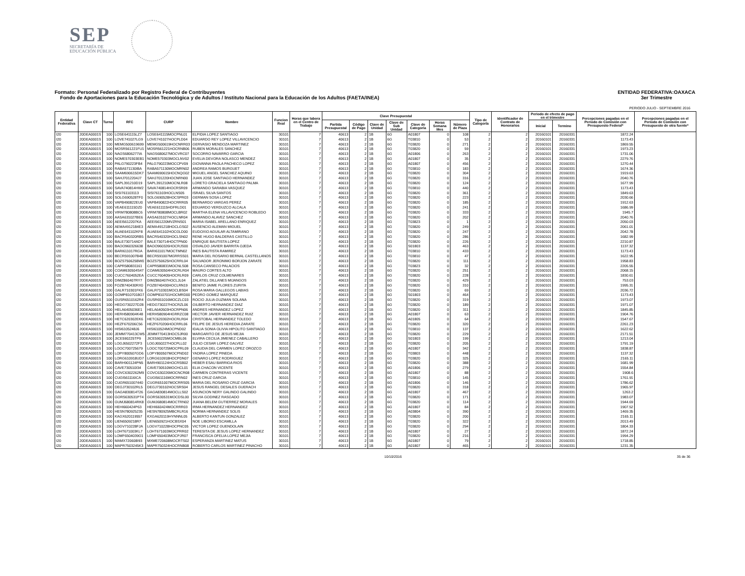SEP
SECRETARÍA DE
EDUCACIÓN PÚBLICA
Formato: Personal Federalizado por Registro Federal de Contribuyentes
Fondo de Aportaciones para la Educación Tecnológica y de Adultos / Instituto Nacional para la Educación de los Adultos (FAETA/INEA)
ENTIDAD FEDERATIVA:OAXACA
3er Trimestre
PERIODO JULIO - SEPTIEMBRE 2016
| Entidad Federativa | Clave CT | Turno | RFC | CURP | Nombre | Funcion Real | Horas que labora en el Centro de Trabajo | Clave Presupuestal | | | | | | | Tipo de Categoría | Identificador de Contrato de Honorarios | Periodo de efecto de pago en el trimestre | | Percepciones pagadas en el Periodo de Comisión con Presupuesto Federal* | Percepciones pagadas en el Periodo de Comisión con Presupuesto de otra fuente* |
| --- | --- | --- | --- | --- | --- | --- | --- | --- | --- | --- | --- | --- | --- | --- | --- | --- | --- | --- | --- | --- |
| | | | | | | | | Partida Presupuestal | Código de Pago | Clave de Unidad | Clave de Sub Unidad | Clave de Categoría | Horas Semana Mes | Número de Plaza | | | Inicial | Termino | | |
| I20 | 20DEA0001S | 100 | LOSE641115LZ7 | LOSE641115MOCPNL01 | ELPIDIA LOPEZ SANTIAGO | 30101 | 7 | 40613 | 2 | 1B | 6G | A01807 | 0 | 108 | 2 | 2 | 20160101 | 20160331 | 1872.24 | |
| I20 | 20DEA0001S | 100 | LOVE741027LG9 | LOVE741027HOCPLD04 | EDUARDO REY LOPEZ VILLAVICENCIO | 30101 | 7 | 40613 | 2 | 1B | 6G | T03810 | 0 | 53 | 2 | 2 | 20160101 | 20160331 | 1173.43 | |
| I20 | 20DEA0001S | 100 | MEMG500619699 | MEMG500619HOCNRR03 | GERVASIO MENDOZA MARTINEZ | 30101 | 7 | 40613 | 2 | 1B | 6G | T03820 | 0 | 271 | 2 | 2 | 20160101 | 20160331 | 1869.55 | |
| I20 | 20DEA0001S | 100 | MOSR561221FU1 | MOSR561221HOCRNB06 | RUBEN MORALES SANCHEZ | 30101 | 7 | 40613 | 2 | 1B | 6G | T03820 | 0 | 59 | 2 | 2 | 20160101 | 20160331 | 1973.23 | |
| I20 | 20DEA0001S | 100 | NAGS6806277IA | NAGS680627MOCVRC07 | SOCORRO NAVARRO GARCIA | 30101 | 7 | 40613 | 2 | 1B | 6G | A01806 | 0 | 263 | 2 | 2 | 20160101 | 20160331 | 1731.06 | |
| I20 | 20DEA0001S | 100 | NOME570303EB1 | NOME570303MOCLNV02 | EVELIA DEVORA NOLASCO MENDEZ | 30101 | 7 | 40613 | 2 | 1B | 6G | A01807 | 0 | 35 | 2 | 2 | 20160101 | 20160331 | 2279.76 | |
| I20 | 20DEA0001S | 100 | PALG790223FB4 | PALG790223MOCCPV09 | GIOVANNA PAOLA PACHECO LOPEZ | 30101 | 7 | 40613 | 2 | 1B | 6G | A01807 | 0 | 456 | 2 | 2 | 20160101 | 20160331 | 1270.44 | |
| I20 | 20DEA0001S | 100 | RABA571130IBA | RABA571130MOCMRN02 | ANDREA RAMOS BURGUET | 30101 | 7 | 40613 | 2 | 1B | 6G | T03810 | 0 | 183 | 2 | 2 | 20160101 | 20160331 | 1674.36 | |
| I20 | 20DEA0001S | 100 | SAAM690615DK7 | SAAM690615HOCNQG02 | MIGUEL ANGEL SANCHEZ AQUINO | 30101 | 7 | 40613 | 2 | 1B | 6G | T03820 | 0 | 304 | 2 | 2 | 20160101 | 20160331 | 1919.63 | |
| I20 | 20DEA0001S | 100 | SAHJ7012204J7 | SAHJ701220HOCNRN00 | JUAN JOSE SANTIAGO HERNANDEZ | 30101 | 7 | 40613 | 2 | 1B | 6G | T03820 | 0 | 316 | 2 | 2 | 20160101 | 20160331 | 2040.76 | |
| I20 | 20DEA0001S | 100 | SAPL391210D19 | SAPL391210MOCNLR08 | LORETO GRACIELA SANTIAGO PALMA | 30101 | 7 | 40613 | 2 | 1B | 6G | T03820 | 0 | 124 | 2 | 2 | 20160101 | 20160331 | 1677.99 | |
| I20 | 20DEA0001S | 100 | SAVA740814HW2 | SAVA740814HOCRSR09 | ARMANDO SARABIA VASQUEZ | 30101 | 7 | 40613 | 2 | 1B | 6G | T03810 | 0 | 440 | 2 | 2 | 20160101 | 20160331 | 1173.43 | |
| I20 | 20DEA0001S | 100 | SISI761103113 | SISI761103HOCLNS05 | ISRAEL SILVA SANTOS | 30101 | 7 | 40613 | 2 | 1B | 6G | T03820 | 0 | 361 | 2 | 2 | 20160101 | 20160331 | 1849.63 | |
| I20 | 20DEA0001S | 100 | SOLG690528TF0 | SOLG690528HOCSPR03 | GERMAN SOSA LOPEZ | 30101 | 7 | 40613 | 2 | 1B | 6G | T03820 | 0 | 223 | 2 | 2 | 20160101 | 20160331 | 2030.66 | |
| I20 | 20DEA0001S | 100 | VAPB490822EU0 | VAPB490822HOCRRR05 | BERNARDO VARGAS PEREZ | 30101 | 7 | 40613 | 2 | 1B | 6G | T03820 | 0 | 185 | 2 | 2 | 20160101 | 20160331 | 1912.63 | |
| I20 | 20DEA0001S | 100 | VEAE611115DZ0 | VEAE611115HDFRLD01 | EDUARDO VERDUZCO ALCALA | 30101 | 7 | 40613 | 2 | 1B | 6G | T03820 | 0 | 241 | 2 | 2 | 20160101 | 20160331 | 1686.99 | |
| I20 | 20DEA0001S | 100 | VIRM780808BC6 | VIRM780808MOCLBR02 | MARTHA ELENA VILLAVICENCIO ROBLEDO | 30101 | 7 | 40613 | 2 | 1B | 6G | T03820 | 0 | 333 | 2 | 2 | 20160101 | 20160331 | 1945.7 | |
| I20 | 20DEA0001S | 100 | AASA631027BE6 | AASA631027HOCLNR04 | ARMANDO ALAVEZ SANCHEZ | 30101 | 7 | 40613 | 2 | 1B | 6G | T03820 | 0 | 202 | 2 | 2 | 20160101 | 20160331 | 2040.76 | |
| I20 | 20DEA0001S | 100 | AEEI5612207KA | AEEI561220MVZRNS01 | MARIA ISABEL ARELLANO ENRIQUEZ | 30101 | 7 | 40613 | 2 | 1B | 6G | T03823 | 0 | 1 | 2 | 2 | 20160101 | 20160331 | 2050.03 | |
| I20 | 20DEA0001S | 100 | AEMA4912184E3 | AEMA491218HOCLGS02 | AUSENCIO ALEMAN MIGUEL | 30101 | 7 | 40613 | 2 | 1B | 6G | T03820 | 0 | 249 | 2 | 2 | 20160101 | 20160331 | 2061.01 | |
| I20 | 20DEA0001S | 100 | AUAE641102KF8 | AUAE641102HOCGLD00 | EUDOXIO AGUILAR ALTAMIRANO | 30101 | 7 | 40613 | 2 | 1B | 6G | T03820 | 0 | 247 | 2 | 2 | 20160101 | 20160331 | 2042.78 | |
| I20 | 20DEA0001S | 100 | BACR540320RB5 | BACR540320HOCLSN02 | RENE HUGO BALDERAS CASTILLO | 30101 | 7 | 40613 | 2 | 1B | 6G | T03820 | 0 | 286 | 2 | 2 | 20160101 | 20160331 | 1682.99 | |
| I20 | 20DEA0001S | 100 | BALE730714AD7 | BALE730714HOCTPN00 | ENRIQUE BAUTISTA LOPEZ | 30101 | 7 | 40613 | 2 | 1B | 6G | T03820 | 0 | 226 | 2 | 2 | 20160101 | 20160331 | 2210.87 | |
| I20 | 20DEA0001S | 100 | BAOO960326638 | BAOO960326HOCRJS00 | OSVALDO JAVIER BARRITA OJEDA | 30101 | 7 | 40613 | 2 | 1B | 6G | S01803 | 0 | 463 | 2 | 2 | 20160101 | 20160331 | 1137.32 | |
| I20 | 20DEA0001S | 100 | BARI611017RGA | BARI611017MOCTMN02 | INES BAUTISTA RAMIREZ | 30101 | 7 | 40613 | 2 | 1B | 6G | T03810 | 0 | 433 | 2 | 2 | 20160101 | 20160331 | 1173.43 | |
| I20 | 20DEA0001S | 100 | BECR591007B48 | BECR591007MGRRSS01 | MARIA DEL ROSARIO BERNAL CASTELLANOS | 30101 | 7 | 40613 | 2 | 1B | 6G | T03810 | 0 | 47 | 2 | 2 | 20160101 | 20160331 | 1622.95 | |
| I20 | 20DEA0001S | 100 | BOZS750625BW0 | BOZS750625HOCRRL04 | SALVADOR JERONIMO BORJON ZARATE | 30101 | 7 | 40613 | 2 | 1B | 6G | T03820 | 0 | 111 | 2 | 2 | 20160101 | 20160331 | 1958.83 | |
| I20 | 20DEA0001S | 100 | CAPR580831161 | CAPR580831MOCNLS08 | ROSA CANSECO PALACIOS | 30101 | 7 | 40613 | 2 | 1B | 6G | T03823 | 0 | 32 | 2 | 2 | 20160101 | 20160331 | 2205.55 | |
| I20 | 20DEA0001S | 100 | COAM630504S47 | COAM630504HOCRLR04 | MAURO CORTES ALTO | 30101 | 7 | 40613 | 2 | 1B | 6G | T03820 | 0 | 251 | 2 | 2 | 20160101 | 20160331 | 2068.15 | |
| I20 | 20DEA0001S | 100 | CUCC7604052EA | CUCC760405HOCRLR09 | CARLOS CRUZ COLMENARES | 30101 | 7 | 40613 | 2 | 1B | 6G | T03820 | 0 | 228 | 2 | 2 | 20160101 | 20160331 | 1830.61 | |
| I20 | 20DEA0001S | 100 | DIMZ860407RY7 | DIMZ860407HOCLJL04 | ZALATIEL DILLANES MIJANGOS | 30101 | 7 | 40613 | 2 | 1B | 6G | T03820 | 0 | 429 | 2 | 2 | 20160101 | 20160331 | 753.03 | |
| I20 | 20DEA0001S | 100 | FOZB740430RX0 | FOZB740430HOCLRN19 | BENITO JAIME FLORES ZURITA | 30101 | 7 | 40613 | 2 | 1B | 6G | T03820 | 0 | 310 | 2 | 2 | 20160101 | 20160331 | 1995.31 | |
| I20 | 20DEA0001S | 100 | GALR710301FK6 | GALR710301MOCLBS04 | ROSA MARIA GALLEGOS LABIAS | 30101 | 7 | 40613 | 2 | 1B | 6G | T03820 | 0 | 69 | 2 | 2 | 20160101 | 20160331 | 2036.72 | |
| I20 | 20DEA0001S | 100 | GOMP8107018G7 | GOMP810701HOCMRD00 | PEDRO GOMEZ MARQUEZ | 30101 | 7 | 40613 | 2 | 1B | 6G | S01803 | 0 | 464 | 2 | 2 | 20160101 | 20160331 | 1173.43 | |
| I20 | 20DEA0001S | 100 | GUSR6510162R4 | GUSR651016MOCZLC03 | ROCIO JULIA GUZMAN SOLANA | 30101 | 7 | 40613 | 2 | 1B | 6G | T03820 | 0 | 319 | 2 | 2 | 20160101 | 20160331 | 1973.07 | |
| I20 | 20DEA0001S | 100 | HEDG730227D28 | HEDG730227HOCRZL06 | GILBERTO HERNANDEZ DIAZ | 30101 | 7 | 40613 | 2 | 1B | 6G | T03820 | 0 | 189 | 2 | 2 | 20160101 | 20160331 | 1971.07 | |
| I20 | 20DEA0001S | 100 | HELA6405036E1 | HELA640503HOCRPN06 | ANDRES HERNANDEZ LOPEZ | 30101 | 7 | 40613 | 2 | 1B | 6G | T03820 | 0 | 311 | 2 | 2 | 20160101 | 20160331 | 1845.85 | |
| I20 | 20DEA0001S | 100 | HERH580904K48 | HERH580904HGRRZC08 | HECTOR JAVIER HERNANDEZ RUIZ | 30101 | 7 | 40613 | 2 | 1B | 6G | A01807 | 0 | 63 | 2 | 2 | 20160101 | 20160331 | 1904.76 | |
| I20 | 20DEA0001S | 100 | HETC620302EK6 | HETC620302HOCRLR04 | CRISTOBAL HERNANDEZ TOLEDO | 30101 | 7 | 40613 | 2 | 1B | 6G | A01805 | 0 | 64 | 2 | 2 | 20160101 | 20160331 | 1547.67 | |
| I20 | 20DEA0001S | 100 | HEZF670206C56 | HEZF670206HOCRRL06 | FELIPE DE JESUS HEREDIA ZARATE | 30101 | 7 | 40613 | 2 | 1B | 6G | T03820 | 0 | 320 | 2 | 2 | 20160101 | 20160331 | 2261.23 | |
| I20 | 20DEA0001S | 100 | HISI6105248J6 | HISI610524MOCPND02 | IDALIA SONIA OLIVIA HIPOLITO SANTIAGO | 30101 | 7 | 40613 | 2 | 1B | 6G | T03810 | 0 | 137 | 2 | 2 | 20160101 | 20160331 | 1622.62 | |
| I20 | 20DEA0001S | 100 | JEMM770413CW5 | JEMM770413HOCSJR00 | MARGARITO DE JESUS MEJIA | 30101 | 7 | 40613 | 2 | 1B | 6G | T03820 | 0 | 229 | 2 | 2 | 20160101 | 20160331 | 2171.51 | |
| I20 | 20DEA0001S | 100 | JICE590225TP9 | JICE590225MOCMBL06 | ELVIRA CECILIA JIMENEZ CABALLERO | 30101 | 7 | 40613 | 2 | 1B | 6G | S01803 | 0 | 199 | 2 | 2 | 20160101 | 20160331 | 1213.04 | |
| I20 | 20DEA0001S | 100 | LOGJ6502272F3 | LOGJ650227HOCPLL02 | JULIO CESAR LOPEZ GALVEZ | 30101 | 7 | 40613 | 2 | 1B | 6G | T03820 | 0 | 205 | 2 | 2 | 20160101 | 20160331 | 1791.19 | |
| I20 | 20DEA0001S | 100 | LOOC700725679 | LOOC700725MOCPRL09 | CLAUDIA DEL CARMEN LOPEZ OROZCO | 30101 | 7 | 40613 | 2 | 1B | 6G | A01807 | 0 | 342 | 2 | 2 | 20160101 | 20160331 | 1838.87 | |
| I20 | 20DEA0001S | 100 | LOPY800507GD6 | LOPY800507MOCPND02 | YADIRA LOPEZ PINEDA | 30101 | 7 | 40613 | 2 | 1B | 6G | T03803 | 0 | 448 | 2 | 2 | 20160101 | 20160331 | 1137.32 | |
| I20 | 20DEA0001S | 100 | LORG610918UD7 | LORG610918HOCPDN07 | GENARO LOPEZ RODRIGUEZ | 30101 | 7 | 40613 | 2 | 1B | 6G | T03820 | 0 | 325 | 2 | 2 | 20160101 | 20160331 | 2165.11 | |
| I20 | 20DEA0001S | 100 | BARH901124PN5 | BARH901124HOCRSB02 | HEBER ESAU BARRIGA RIOS | 30101 | 7 | 40613 | 2 | 1B | 6G | T03820 | 0 | 388 | 2 | 2 | 20160101 | 20160331 | 1681.99 | |
| I20 | 20DEA0001S | 100 | CAVE730510I34 | CAVE730510MOCHCL01 | ELIA CHACON VICENTE | 30101 | 7 | 40613 | 2 | 1B | 6G | A01806 | 0 | 279 | 2 | 2 | 20160101 | 20160331 | 1554.84 | |
| I20 | 20DEA0001S | 100 | COVC6302262M9 | COVC630226MOCNCR08 | CARMEN CONTRERAS VICENTE | 30101 | 7 | 40613 | 2 | 1B | 6G | A01807 | 0 | 88 | 2 | 2 | 20160101 | 20160331 | 1908.6 | |
| I20 | 20DEA0001S | 100 | CUGI561116ICA | CUGI561116MOCRRN02 | INES CRUZ GARCIA | 30101 | 7 | 40613 | 2 | 1B | 6G | T03810 | 0 | 145 | 2 | 2 | 20160101 | 20160331 | 1761.91 | |
| I20 | 20DEA0001S | 100 | CUGR651007440 | CUGR651007MOCRRS05 | MARIA DEL ROSARIO CRUZ GARCIA | 30101 | 7 | 40613 | 2 | 1B | 6G | A01806 | 0 | 146 | 2 | 2 | 20160101 | 20160331 | 1786.62 | |
| I20 | 20DEA0001S | 100 | DEGJ730102RL5 | DEGJ730102HOCSRS04 | JESUS RANGEL DESALES GUERACH | 30101 | 7 | 40613 | 2 | 1B | 6G | T03820 | 0 | 318 | 2 | 2 | 20160101 | 20160331 | 1965.97 | |
| I20 | 20DEA0001S | 100 | GAGA830814T26 | GAGA830814MOCLLS02 | ASUNCION NERY GALINDO GALINDO | 30101 | 7 | 40613 | 2 | 1B | 6G | A01807 | 0 | 467 | 2 | 2 | 20160101 | 20160331 | 1263.2 | |
| I20 | 20DEA0001S | 100 | GORS630531PT4 | GORS630531MOCDSL00 | SILVIA GODINEZ RASGADO | 30101 | 7 | 40613 | 2 | 1B | 6G | T03820 | 0 | 171 | 2 | 2 | 20160101 | 20160331 | 1983.07 | |
| I20 | 20DEA0001S | 100 | GUMJ680814RK8 | GUMJ680814MOCTRN02 | JUANA BELEM GUTIERREZ MORALES | 30101 | 7 | 40613 | 2 | 1B | 6G | T03820 | 0 | 114 | 2 | 2 | 20160101 | 20160331 | 1944.69 | |
| I20 | 20DEA0001S | 100 | HEHI660424P63 | HEHI660424MOCRRR03 | IRMA HERNANDEZ HERNANDEZ | 30101 | 7 | 40613 | 2 | 1B | 6G | A01807 | 0 | 84 | 2 | 2 | 20160101 | 20160331 | 1907.52 | |
| I20 | 20DEA0001S | 100 | HESN780925235 | HESN780925MBCRLR16 | NORMA HERNANDEZ SOLIS | 30101 | 7 | 40613 | 2 | 1B | 6G | A03804 | 0 | 390 | 2 | 2 | 20160101 | 20160331 | 1469.35 | |
| I20 | 20DEA0001S | 100 | KAGX620119557 | KXGA620119HYNNNL05 | ALBERTO KANTUN GONZALEZ | 30101 | 7 | 40613 | 2 | 1B | 6G | T03820 | 0 | 200 | 2 | 2 | 20160101 | 20160331 | 2165.11 | |
| I20 | 20DEA0001S | 100 | LIEN6509218R7 | LIEN650921HOCBSX04 | NOE LIBORIO ESCAMILLA | 30101 | 7 | 40613 | 2 | 1B | 6G | T03820 | 0 | 322 | 2 | 2 | 20160101 | 20160331 | 2013.49 | |
| I20 | 20DEA0001S | 100 | LOGV710228FJA | LOGV710228HOCPNC05 | VICTOR LOPEZ GUENDOLAIN | 30101 | 7 | 40613 | 2 | 1B | 6G | T03820 | 0 | 294 | 2 | 2 | 20160101 | 20160331 | 1804.33 | |
| I20 | 20DEA0001S | 100 | LOHT671003KL7 | LOHT671003MOCPRR02 | TERESITA DE JESUS LOPEZ HERNANDEZ | 30101 | 7 | 40613 | 2 | 1B | 6G | A01807 | 0 | 27 | 2 | 2 | 20160101 | 20160331 | 1872.24 | |
| I20 | 20DEA0001S | 100 | LOMF6504039G1 | LOMF650403MOCPJR07 | FRANCISCA OFELIA LOPEZ MEJIA | 30101 | 7 | 40613 | 2 | 1B | 6G | T03820 | 0 | 216 | 2 | 2 | 20160101 | 20160331 | 1994.29 | |
| I20 | 20DEA0001S | 100 | MAMX720608I93 | MXME720608MOCRTS02 | ESPERANZA MARTINEZ MATUS | 30101 | 7 | 40613 | 2 | 1B | 6G | A01807 | 0 | 79 | 2 | 2 | 20160101 | 20160331 | 1718.85 | |
| I20 | 20DEA0001S | 100 | MAPR7503245K3 | MAPR750324HOCRNB08 | ROBERTO CARLOS MARTINEZ PINACHO | 30101 | 7 | 40613 | 2 | 1B | 6G | A01807 | 0 | 465 | 2 | 2 | 20160101 | 20160331 | 1231.35 | |
10/10/2016 35 de 36